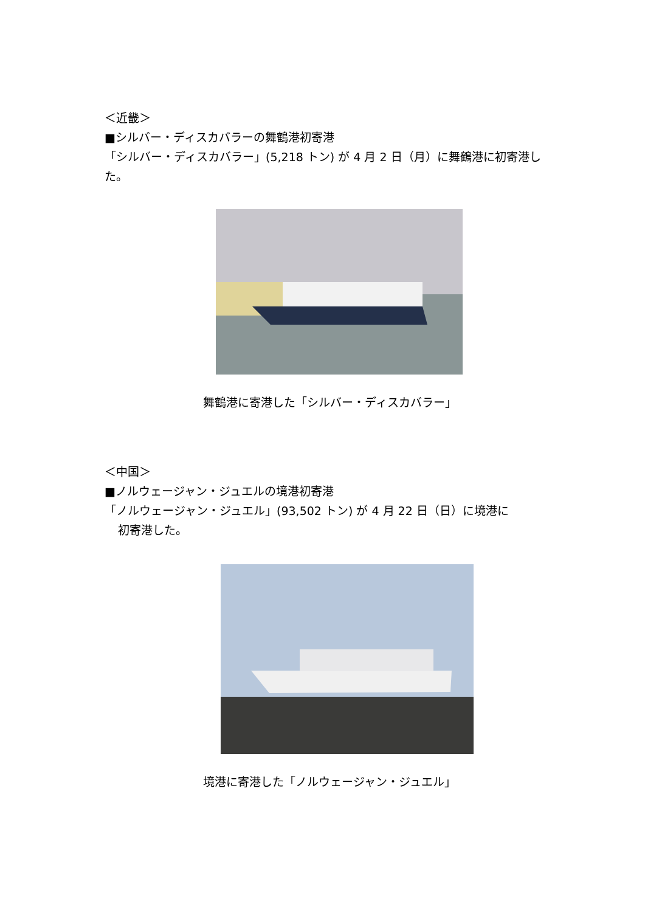＜近畿＞
■シルバー・ディスカバラーの舞鶴港初寄港
「シルバー・ディスカバラー」(5,218 トン) が 4 月 2 日（月）に舞鶴港に初寄港した。
舞鶴港に寄港した「シルバー・ディスカバラー」
＜中国＞
■ノルウェージャン・ジュエルの境港初寄港
「ノルウェージャン・ジュエル」(93,502 トン) が 4 月 22 日（日）に境港に
初寄港した。
境港に寄港した「ノルウェージャン・ジュエル」